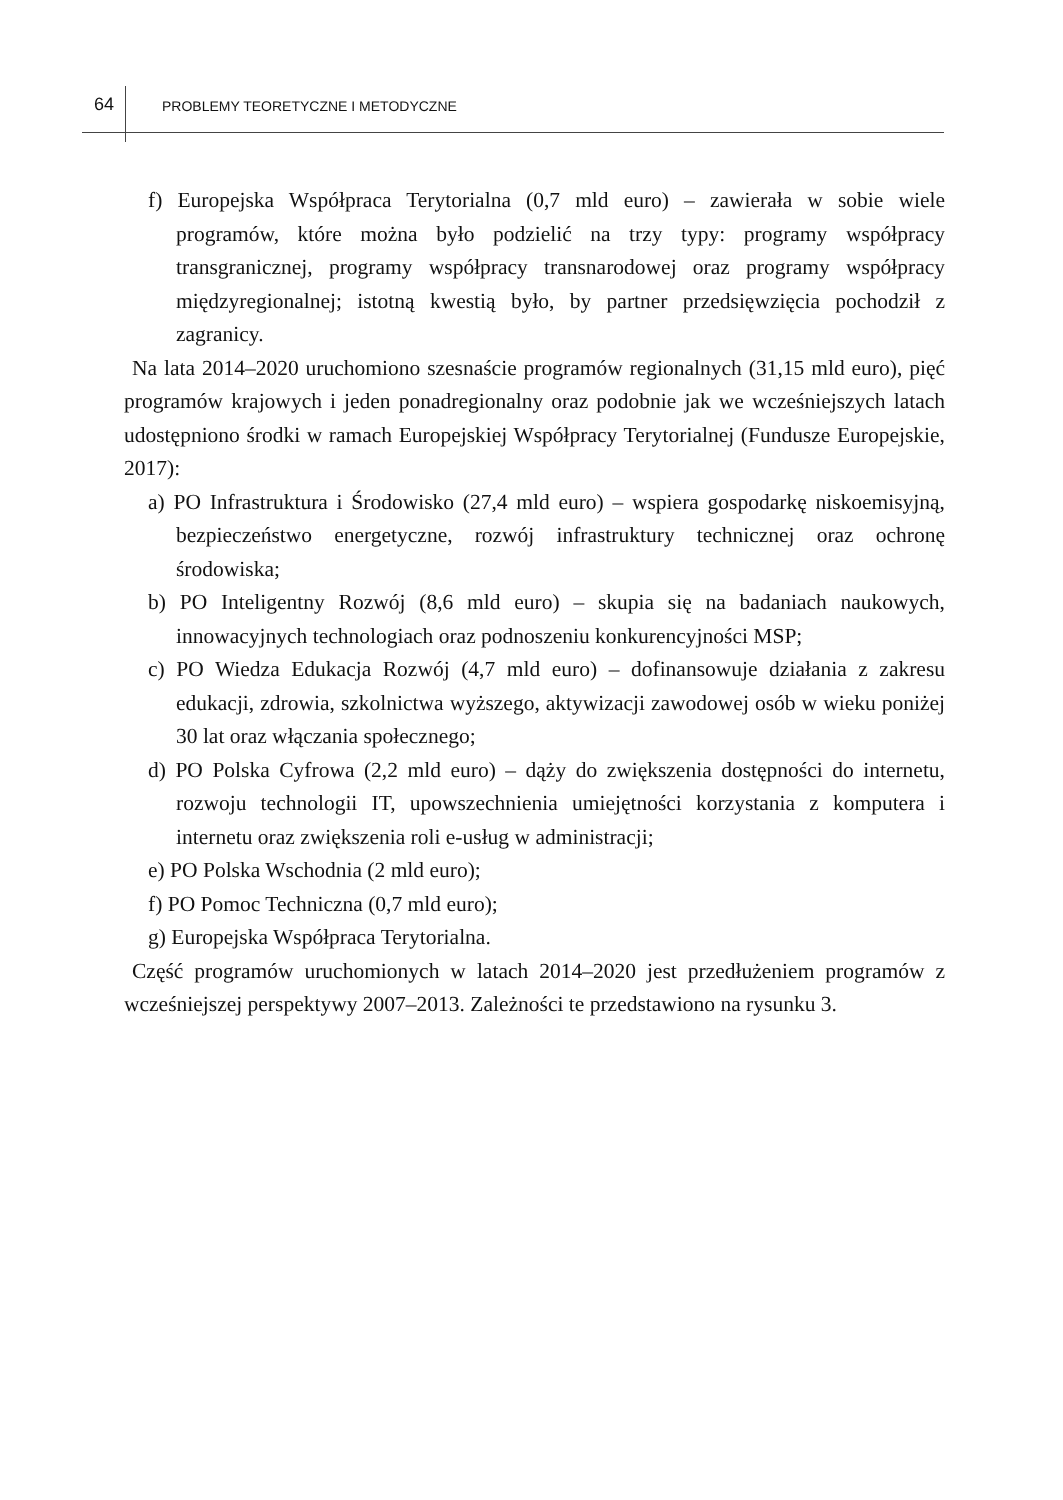64 PROBLEMY TEORETYCZNE I METODYCZNE
f) Europejska Współpraca Terytorialna (0,7 mld euro) – zawierała w sobie wiele programów, które można było podzielić na trzy typy: programy współpracy transgranicznej, programy współpracy transnarodowej oraz programy współpracy międzyregionalnej; istotną kwestią było, by partner przedsięwzięcia pochodził z zagranicy.
Na lata 2014–2020 uruchomiono szesnaście programów regionalnych (31,15 mld euro), pięć programów krajowych i jeden ponadregionalny oraz podobnie jak we wcześniejszych latach udostępniono środki w ramach Europejskiej Współpracy Terytorialnej (Fundusze Europejskie, 2017):
a) PO Infrastruktura i Środowisko (27,4 mld euro) – wspiera gospodarkę niskoemisyjną, bezpieczeństwo energetyczne, rozwój infrastruktury technicznej oraz ochronę środowiska;
b) PO Inteligentny Rozwój (8,6 mld euro) – skupia się na badaniach naukowych, innowacyjnych technologiach oraz podnoszeniu konkurencyjności MSP;
c) PO Wiedza Edukacja Rozwój (4,7 mld euro) – dofinansowuje działania z zakresu edukacji, zdrowia, szkolnictwa wyższego, aktywizacji zawodowej osób w wieku poniżej 30 lat oraz włączania społecznego;
d) PO Polska Cyfrowa (2,2 mld euro) – dąży do zwiększenia dostępności do internetu, rozwoju technologii IT, upowszechnienia umiejętności korzystania z komputera i internetu oraz zwiększenia roli e-usług w administracji;
e) PO Polska Wschodnia (2 mld euro);
f) PO Pomoc Techniczna (0,7 mld euro);
g) Europejska Współpraca Terytorialna.
Część programów uruchomionych w latach 2014–2020 jest przedłużeniem programów z wcześniejszej perspektywy 2007–2013. Zależności te przedstawiono na rysunku 3.